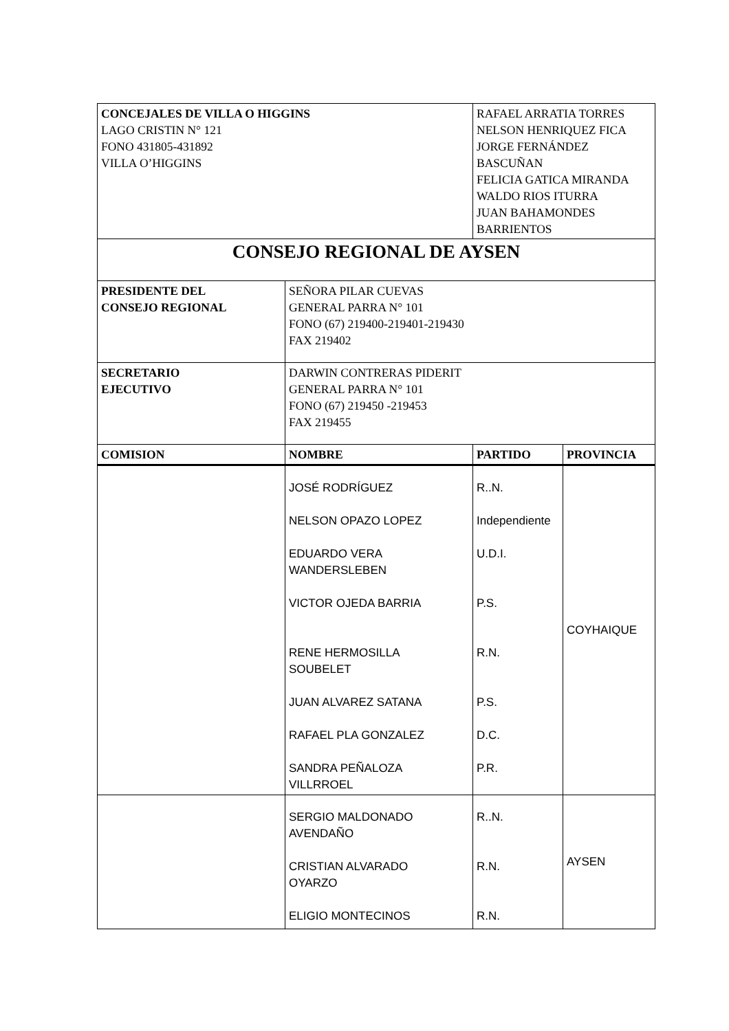| CONCEJALES DE VILLA O HIGGINS LAGO CRISTIN N° 121 FONO 431805-431892 VILLA O’HIGGINS | | RAFAEL ARRATIA TORRES NELSON HENRIQUEZ FICA JORGE FERNÁNDEZ BASCUÑAN FELICIA GATICA MIRANDA WALDO RIOS ITURRA JUAN BAHAMONDES BARRIENTOS | |
| CONSEJO REGIONAL DE AYSEN | | | |
| PRESIDENTE DEL CONSEJO REGIONAL | SEÑORA PILAR CUEVAS GENERAL PARRA N° 101 FONO (67) 219400-219401-219430 FAX 219402 | | |
| SECRETARIO EJECUTIVO | DARWIN CONTRERAS PIDERIT GENERAL PARRA N° 101 FONO (67) 219450 -219453 FAX 219455 | | |
| COMISION | NOMBRE | PARTIDO | PROVINCIA |
| | JOSÉ RODRÍGUEZ NELSON OPAZO LOPEZ EDUARDO VERA WANDERSLEBEN VICTOR OJEDA BARRIA RENE HERMOSILLA SOUBELET JUAN ALVAREZ SATANA RAFAEL PLA GONZALEZ SANDRA PEÑALOZA VILLRROEL | R..N. Independiente U.D.I. P.S. R.N. P.S. D.C. P.R. | COYHAIQUE |
| | SERGIO MALDONADO AVENDAÑO CRISTIAN ALVARADO OYARZO ELIGIO MONTECINOS | R..N. R.N. R.N. | AYSEN |